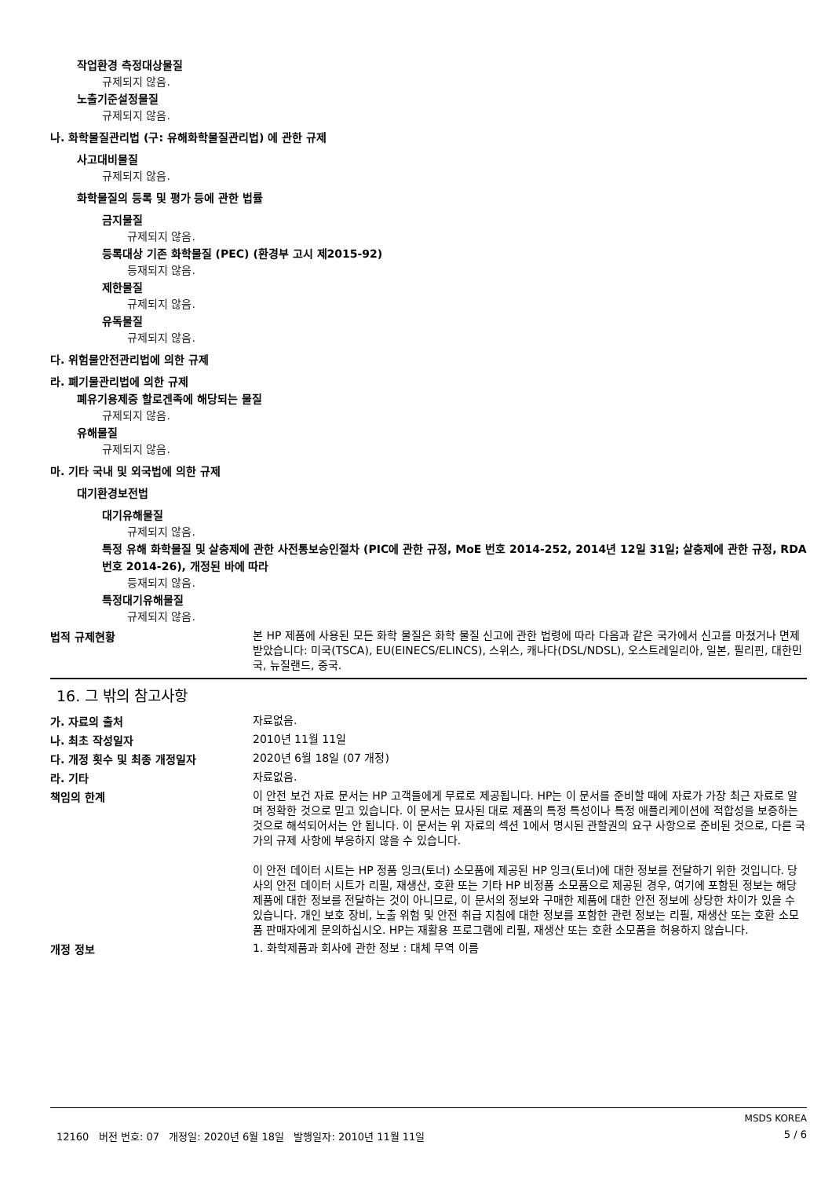작업환경 측정대상물질
규제되지 않음.
노출기준설정물질
규제되지 않음.
나. 화학물질관리법 (구: 유해화학물질관리법) 에 관한 규제
사고대비물질
규제되지 않음.
화학물질의 등록 및 평가 등에 관한 법률
금지물질
규제되지 않음.
등록대상 기존 화학물질 (PEC) (환경부 고시 제2015-92)
등재되지 않음.
제한물질
규제되지 않음.
유독물질
규제되지 않음.
다. 위험물안전관리법에 의한 규제
라. 폐기물관리법에 의한 규제
폐유기용제중 할로겐족에 해당되는 물질
규제되지 않음.
유해물질
규제되지 않음.
마. 기타 국내 및 외국법에 의한 규제
대기환경보전법
대기유해물질
규제되지 않음.
특정 유해 화학물질 및 살충제에 관한 사전통보승인절차 (PIC에 관한 규정, MoE 번호 2014-252, 2014년 12일 31일; 살충제에 관한 규정, RDA 번호 2014-26), 개정된 바에 따라
등재되지 않음.
특정대기유해물질
규제되지 않음.
법적 규제현황
본 HP 제품에 사용된 모든 화학 물질은 화학 물질 신고에 관한 법령에 따라 다음과 같은 국가에서 신고를 마쳤거나 면제받았습니다: 미국(TSCA), EU(EINECS/ELINCS), 스위스, 캐나다(DSL/NDSL), 오스트레일리아, 일본, 필리핀, 대한민국, 뉴질랜드, 중국.
16. 그 밖의 참고사항
가. 자료의 출처
자료없음.
나. 최초 작성일자
2010년 11월 11일
다. 개정 횟수 및 최종 개정일자
2020년 6월 18일 (07 개정)
라. 기타
자료없음.
책임의 한계
이 안전 보건 자료 문서는 HP 고객들에게 무료로 제공됩니다. HP는 이 문서를 준비할 때에 자료가 가장 최근 자료로 알며 정확한 것으로 믿고 있습니다. 이 문서는 묘사된 대로 제품의 특정 특성이나 특정 애플리케이션에 적합성을 보증하는 것으로 해석되어서는 안 됩니다. 이 문서는 위 자료의 섹션 1에서 명시된 관할권의 요구 사항으로 준비된 것으로, 다른 국가의 규제 사항에 부응하지 않을 수 있습니다.
이 안전 데이터 시트는 HP 정품 잉크(토너) 소모품에 제공된 HP 잉크(토너)에 대한 정보를 전달하기 위한 것입니다. 당사의 안전 데이터 시트가 리필, 재생산, 호환 또는 기타 HP 비정품 소모품으로 제공된 경우, 여기에 포함된 정보는 해당 제품에 대한 정보를 전달하는 것이 아니므로, 이 문서의 정보와 구매한 제품에 대한 안전 정보에 상당한 차이가 있을 수 있습니다. 개인 보호 장비, 노출 위험 및 안전 취급 지침에 대한 정보를 포함한 관련 정보는 리필, 재생산 또는 호환 소모품 판매자에게 문의하십시오. HP는 재활용 프로그램에 리필, 재생산 또는 호환 소모품을 허용하지 않습니다.
개정 정보
1. 화학제품과 회사에 관한 정보 : 대체 무역 이름
MSDS KOREA
12160 버전 번호: 07 개정일: 2020년 6월 18일 발행일자: 2010년 11월 11일 5 / 6